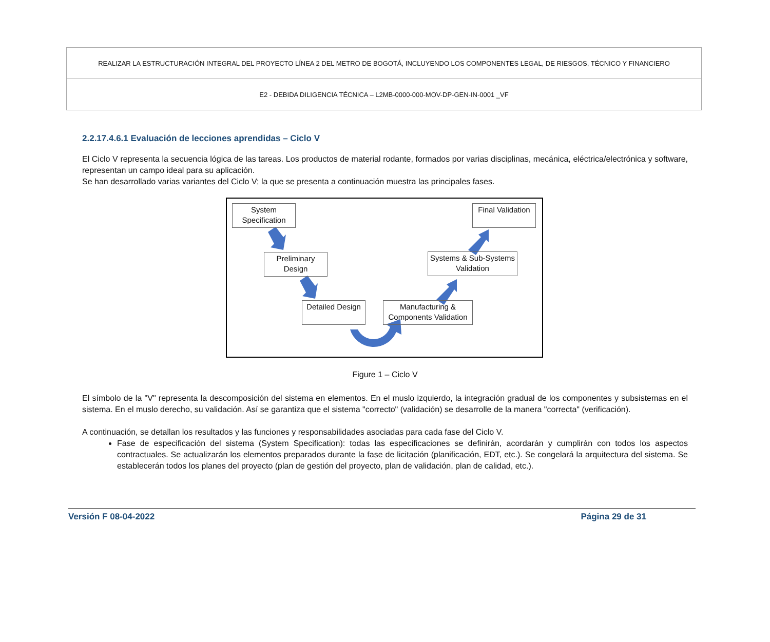| REALIZAR LA ESTRUCTURACIÓN INTEGRAL DEL PROYECTO LÍNEA 2 DEL METRO DE BOGOTÁ, INCLUYENDO LOS COMPONENTES LEGAL, DE RIESGOS, TÉCNICO Y FINANCIERO |
| E2 - DEBIDA DILIGENCIA TÉCNICA – L2MB-0000-000-MOV-DP-GEN-IN-0001 _VF |
2.2.17.4.6.1 Evaluación de lecciones aprendidas – Ciclo V
El Ciclo V representa la secuencia lógica de las tareas. Los productos de material rodante, formados por varias disciplinas, mecánica, eléctrica/electrónica y software, representan un campo ideal para su aplicación.
Se han desarrollado varias variantes del Ciclo V; la que se presenta a continuación muestra las principales fases.
System Specification
Preliminary Design
Detailed Design
Manufacturing & Components Validation
Systems & Sub-Systems Validation
Final Validation
Figure 1 – Ciclo V
El símbolo de la "V" representa la descomposición del sistema en elementos. En el muslo izquierdo, la integración gradual de los componentes y subsistemas en el sistema. En el muslo derecho, su validación. Así se garantiza que el sistema "correcto" (validación) se desarrolle de la manera "correcta" (verificación).
A continuación, se detallan los resultados y las funciones y responsabilidades asociadas para cada fase del Ciclo V.
Fase de especificación del sistema (System Specification): todas las especificaciones se definirán, acordarán y cumplirán con todos los aspectos contractuales. Se actualizarán los elementos preparados durante la fase de licitación (planificación, EDT, etc.). Se congelará la arquitectura del sistema. Se establecerán todos los planes del proyecto (plan de gestión del proyecto, plan de validación, plan de calidad, etc.).
Versión F 08-04-2022 Página 29 de 31